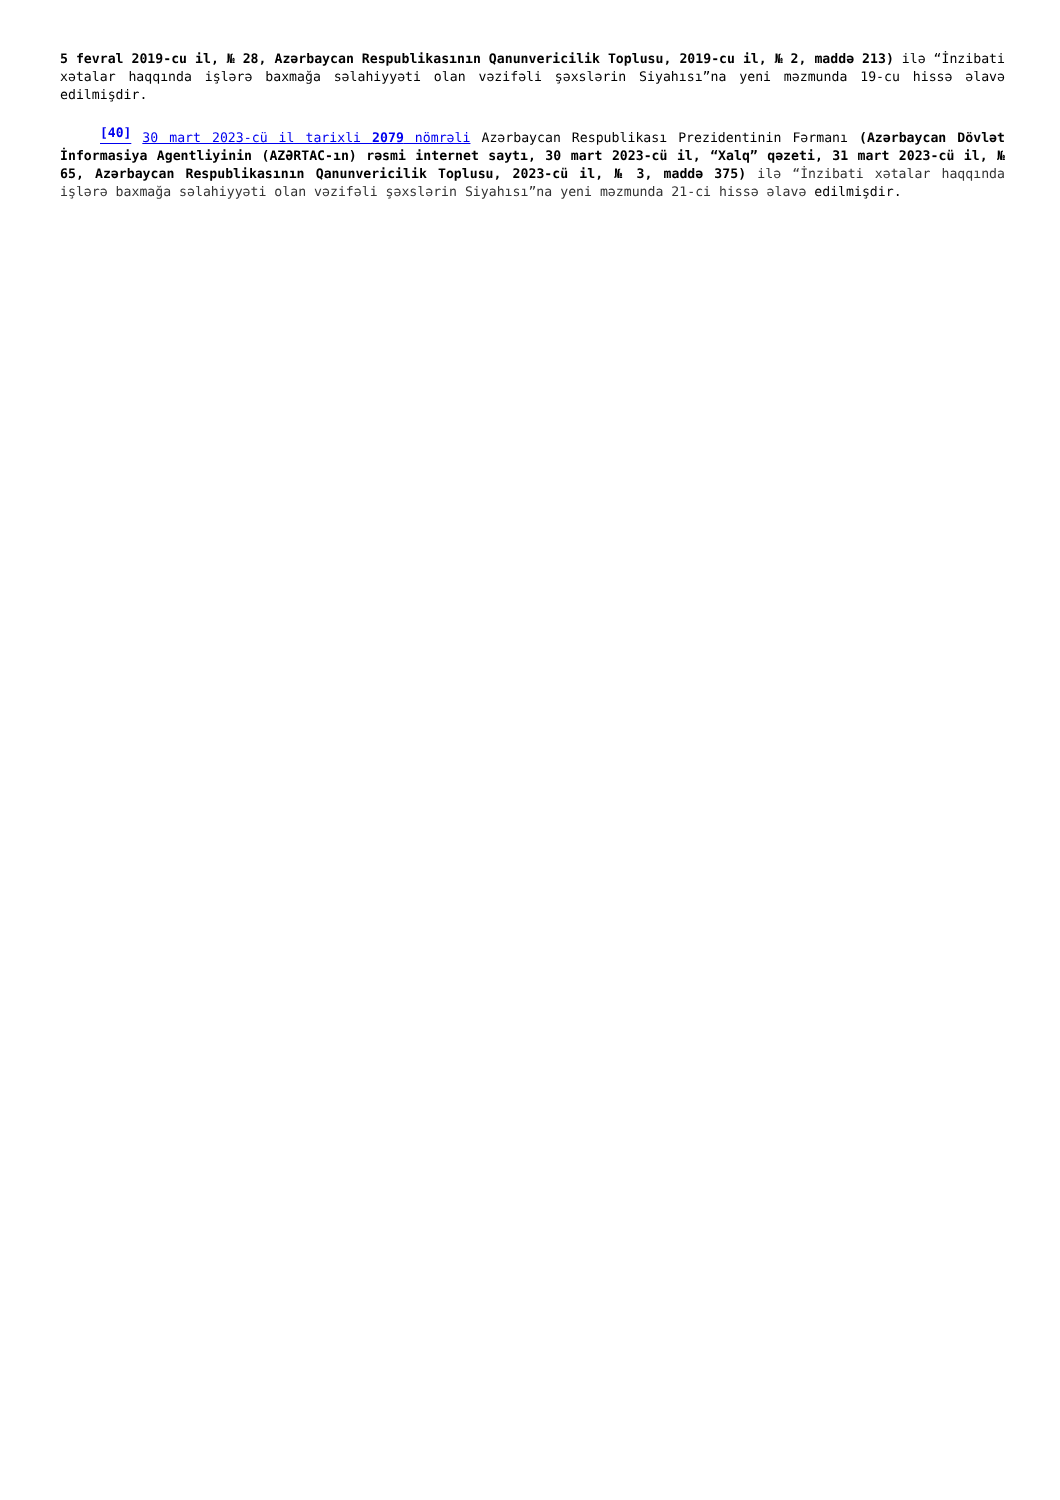5 fevral 2019-cu il, № 28, Azərbaycan Respublikasının Qanunvericilik Toplusu, 2019-cu il, № 2, maddə 213) ilə “İnzibati xətalar haqqında işlərə baxmağa səlahiyyəti olan vəzifəli şəxslərin Siyahısı”na yeni məzmunda 19-cu hissə əlavə edilmişdir.
<sup>[40]</sup> 30 mart 2023-cü il tarixli 2079 nömrəli Azərbaycan Respublikası Prezidentinin Fərmanı (Azərbaycan Dövlət İnformasiya Agentliyinin (AZƏRTAC-ın) rəsmi internet saytı, 30 mart 2023-cü il, “Xalq” qəzeti, 31 mart 2023-cü il, № 65, Azərbaycan Respublikasının Qanunvericilik Toplusu, 2023-cü il, № 3, maddə 375) ilə “İnzibati xətalar haqqında işlərə baxmağa səlahiyyəti olan vəzifəli şəxslərin Siyahısı”na yeni məzmunda 21-ci hissə əlavə edilmişdir.